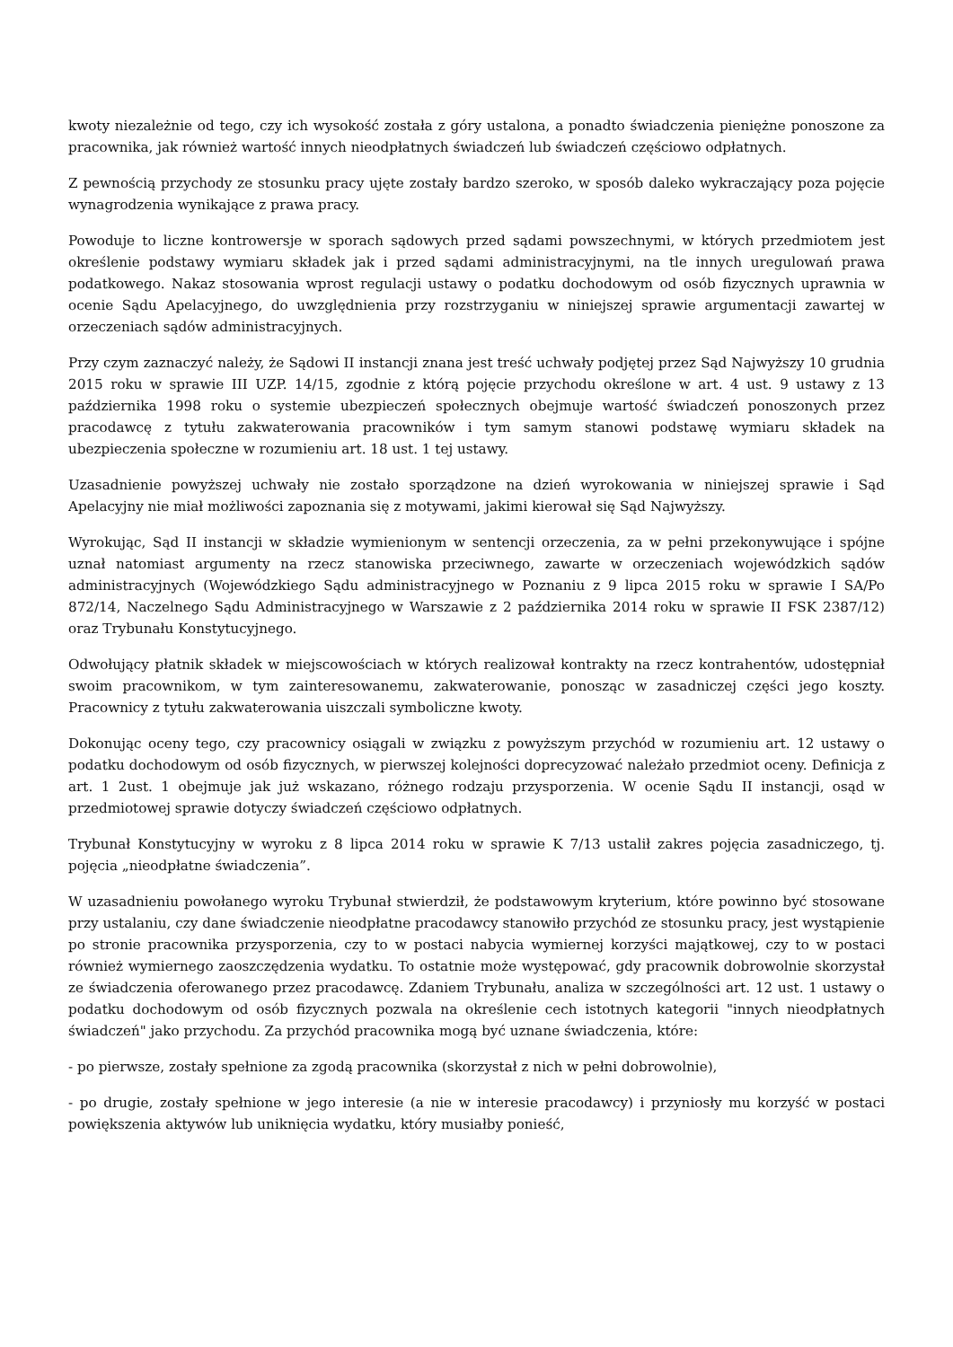kwoty niezależnie od tego, czy ich wysokość została z góry ustalona, a ponadto świadczenia pieniężne ponoszone za pracownika, jak również wartość innych nieodpłatnych świadczeń lub świadczeń częściowo odpłatnych.
Z pewnością przychody ze stosunku pracy ujęte zostały bardzo szeroko, w sposób daleko wykraczający poza pojęcie wynagrodzenia wynikające z prawa pracy.
Powoduje to liczne kontrowersje w sporach sądowych przed sądami powszechnymi, w których przedmiotem jest określenie podstawy wymiaru składek jak i przed sądami administracyjnymi, na tle innych uregulowań prawa podatkowego. Nakaz stosowania wprost regulacji ustawy o podatku dochodowym od osób fizycznych uprawnia w ocenie Sądu Apelacyjnego, do uwzględnienia przy rozstrzyganiu w niniejszej sprawie argumentacji zawartej w orzeczeniach sądów administracyjnych.
Przy czym zaznaczyć należy, że Sądowi II instancji znana jest treść uchwały podjętej przez Sąd Najwyższy 10 grudnia 2015 roku w sprawie III UZP. 14/15, zgodnie z którą pojęcie przychodu określone w art. 4 ust. 9 ustawy z 13 października 1998 roku o systemie ubezpieczeń społecznych obejmuje wartość świadczeń ponoszonych przez pracodawcę z tytułu zakwaterowania pracowników i tym samym stanowi podstawę wymiaru składek na ubezpieczenia społeczne w rozumieniu art. 18 ust. 1 tej ustawy.
Uzasadnienie powyższej uchwały nie zostało sporządzone na dzień wyrokowania w niniejszej sprawie i Sąd Apelacyjny nie miał możliwości zapoznania się z motywami, jakimi kierował się Sąd Najwyższy.
Wyrokując, Sąd II instancji w składzie wymienionym w sentencji orzeczenia, za w pełni przekonywujące i spójne uznał natomiast argumenty na rzecz stanowiska przeciwnego, zawarte w orzeczeniach wojewódzkich sądów administracyjnych (Wojewódzkiego Sądu administracyjnego w Poznaniu z 9 lipca 2015 roku w sprawie I SA/Po 872/14, Naczelnego Sądu Administracyjnego w Warszawie z 2 października 2014 roku w sprawie II FSK 2387/12) oraz Trybunału Konstytucyjnego.
Odwołujący płatnik składek w miejscowościach w których realizował kontrakty na rzecz kontrahentów, udostępniał swoim pracownikom, w tym zainteresowanemu, zakwaterowanie, ponosząc w zasadniczej części jego koszty. Pracownicy z tytułu zakwaterowania uiszczali symboliczne kwoty.
Dokonując oceny tego, czy pracownicy osiągali w związku z powyższym przychód w rozumieniu art. 12 ustawy o podatku dochodowym od osób fizycznych, w pierwszej kolejności doprecyzować należało przedmiot oceny. Definicja z art. 1 2ust. 1 obejmuje jak już wskazano, różnego rodzaju przysporzenia. W ocenie Sądu II instancji, osąd w przedmiotowej sprawie dotyczy świadczeń częściowo odpłatnych.
Trybunał Konstytucyjny w wyroku z 8 lipca 2014 roku w sprawie K 7/13 ustalił zakres pojęcia zasadniczego, tj. pojęcia „nieodpłatne świadczenia”.
W uzasadnieniu powołanego wyroku Trybunał stwierdził, że podstawowym kryterium, które powinno być stosowane przy ustalaniu, czy dane świadczenie nieodpłatne pracodawcy stanowiło przychód ze stosunku pracy, jest wystąpienie po stronie pracownika przysporzenia, czy to w postaci nabycia wymiernej korzyści majątkowej, czy to w postaci również wymiernego zaoszczędzenia wydatku. To ostatnie może występować, gdy pracownik dobrowolnie skorzystał ze świadczenia oferowanego przez pracodawcę. Zdaniem Trybunału, analiza w szczególności art. 12 ust. 1 ustawy o podatku dochodowym od osób fizycznych pozwala na określenie cech istotnych kategorii "innych nieodpłatnych świadczeń" jako przychodu. Za przychód pracownika mogą być uznane świadczenia, które:
- po pierwsze, zostały spełnione za zgodą pracownika (skorzystał z nich w pełni dobrowolnie),
- po drugie, zostały spełnione w jego interesie (a nie w interesie pracodawcy) i przyniosły mu korzyść w postaci powiększenia aktywów lub uniknięcia wydatku, który musiałby ponieść,